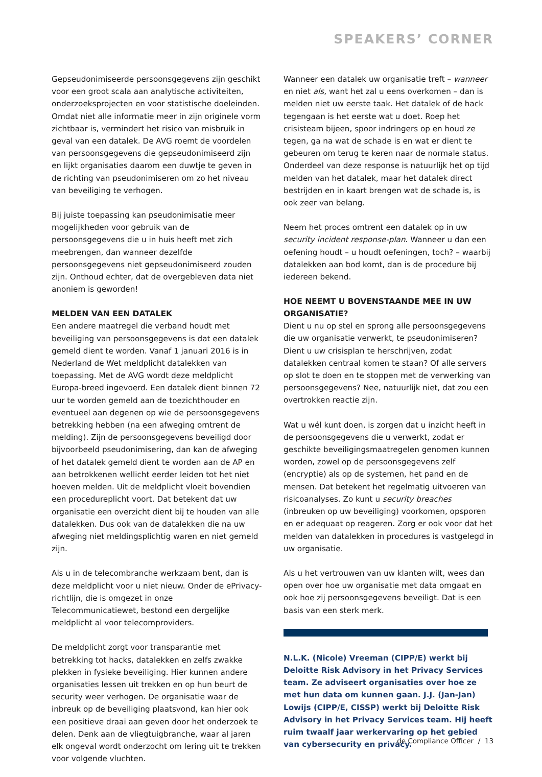SPEAKERS’ CORNER
Gepseudonimiseerde persoonsgegevens zijn geschikt voor een groot scala aan analytische activiteiten, onderzoeks­projecten en voor statistische doeleinden. Omdat niet alle informatie meer in zijn originele vorm zichtbaar is, vermindert het risico van misbruik in geval van een datalek. De AVG roemt de voordelen van persoonsgegevens die gepseudonimiseerd zijn en lijkt organisaties daarom een duwtje te geven in de richting van pseudonimiseren om zo het niveau van beveiliging te verhogen.
Bij juiste toepassing kan pseudonimisatie meer mogelijk­heden voor gebruik van de persoonsgegevens die u in huis heeft met zich meebrengen, dan wanneer dezelfde persoonsgegevens niet gepseudonimiseerd zouden zijn. Onthoud echter, dat de overgebleven data niet anoniem is geworden!
MELDEN VAN EEN DATALEK
Een andere maatregel die verband houdt met beveiliging van persoonsgegevens is dat een datalek gemeld dient te worden. Vanaf 1 januari 2016 is in Nederland de Wet meldplicht datalekken van toepassing. Met de AVG wordt deze meldplicht Europa-breed ingevoerd. Een datalek dient binnen 72 uur te worden gemeld aan de toezichthouder en eventueel aan degenen op wie de persoonsgegevens betrekking hebben (na een afweging omtrent de melding). Zijn de persoonsgegevens beveiligd door bijvoorbeeld pseudonimisering, dan kan de afweging of het datalek gemeld dient te worden aan de AP en aan betrokkenen wellicht eerder leiden tot het niet hoeven melden. Uit de meldplicht vloeit bovendien een procedureplicht voort. Dat betekent dat uw organisatie een overzicht dient bij te houden van alle datalekken. Dus ook van de datalekken die na uw afweging niet meldingsplichtig waren en niet gemeld zijn.
Als u in de telecombranche werkzaam bent, dan is deze meldplicht voor u niet nieuw. Onder de ePrivacy-richtlijn, die is omgezet in onze Telecommunicatiewet, bestond een dergelijke meldplicht al voor telecomproviders.
De meldplicht zorgt voor transparantie met betrekking tot hacks, datalekken en zelfs zwakke plekken in fysieke beveiliging. Hier kunnen andere organisaties lessen uit trekken en op hun beurt de security weer verhogen. De organisatie waar de inbreuk op de beveiliging plaats­vond, kan hier ook een positieve draai aan geven door het onderzoek te delen. Denk aan de vliegtuigbranche, waar al jaren elk ongeval wordt onderzocht om lering uit te trekken voor volgende vluchten.
Wanneer een datalek uw organisatie treft – wanneer en niet als, want het zal u eens overkomen – dan is melden niet uw eerste taak. Het datalek of de hack tegengaan is het eerste wat u doet. Roep het crisisteam bijeen, spoor indringers op en houd ze tegen, ga na wat de schade is en wat er dient te gebeuren om terug te keren naar de normale status. Onderdeel van deze response is natuurlijk het op tijd melden van het datalek, maar het datalek direct bestrijden en in kaart brengen wat de schade is, is ook zeer van belang.
Neem het proces omtrent een datalek op in uw security incident response-plan. Wanneer u dan een oefening houdt – u houdt oefeningen, toch? – waarbij datalekken aan bod komt, dan is de procedure bij iedereen bekend.
HOE NEEMT U BOVENSTAANDE MEE IN UW ORGANISATIE?
Dient u nu op stel en sprong alle persoonsgegevens die uw organisatie verwerkt, te pseudonimiseren? Dient u uw crisisplan te herschrijven, zodat datalekken centraal komen te staan? Of alle servers op slot te doen en te stoppen met de verwerking van persoonsgegevens? Nee, natuurlijk niet, dat zou een overtrokken reactie zijn.
Wat u wél kunt doen, is zorgen dat u inzicht heeft in de persoonsgegevens die u verwerkt, zodat er geschikte beveiligingsmaatregelen genomen kunnen worden, zowel op de persoonsgegevens zelf (encryptie) als op de systemen, het pand en de mensen. Dat betekent het regelmatig uitvoeren van risicoanalyses. Zo kunt u security breaches (inbreuken op uw beveiliging) voorkomen, opsporen en er adequaat op reageren. Zorg er ook voor dat het melden van datalekken in procedures is vastgelegd in uw organisatie.
Als u het vertrouwen van uw klanten wilt, wees dan open over hoe uw organisatie met data omgaat en ook hoe zij persoonsgegevens beveiligt. Dat is een basis van een sterk merk.
N.L.K. (Nicole) Vreeman (CIPP/E) werkt bij Deloitte Risk Advisory in het Privacy Services team. Ze adviseert organisaties over hoe ze met hun data om kunnen gaan. J.J. (Jan-Jan) Lowijs (CIPP/E, CISSP) werkt bij Deloitte Risk Advisory in het Privacy Services team. Hij heeft ruim twaalf jaar werkervaring op het gebied van cybersecurity en privacy.
de Compliance Officer / 13